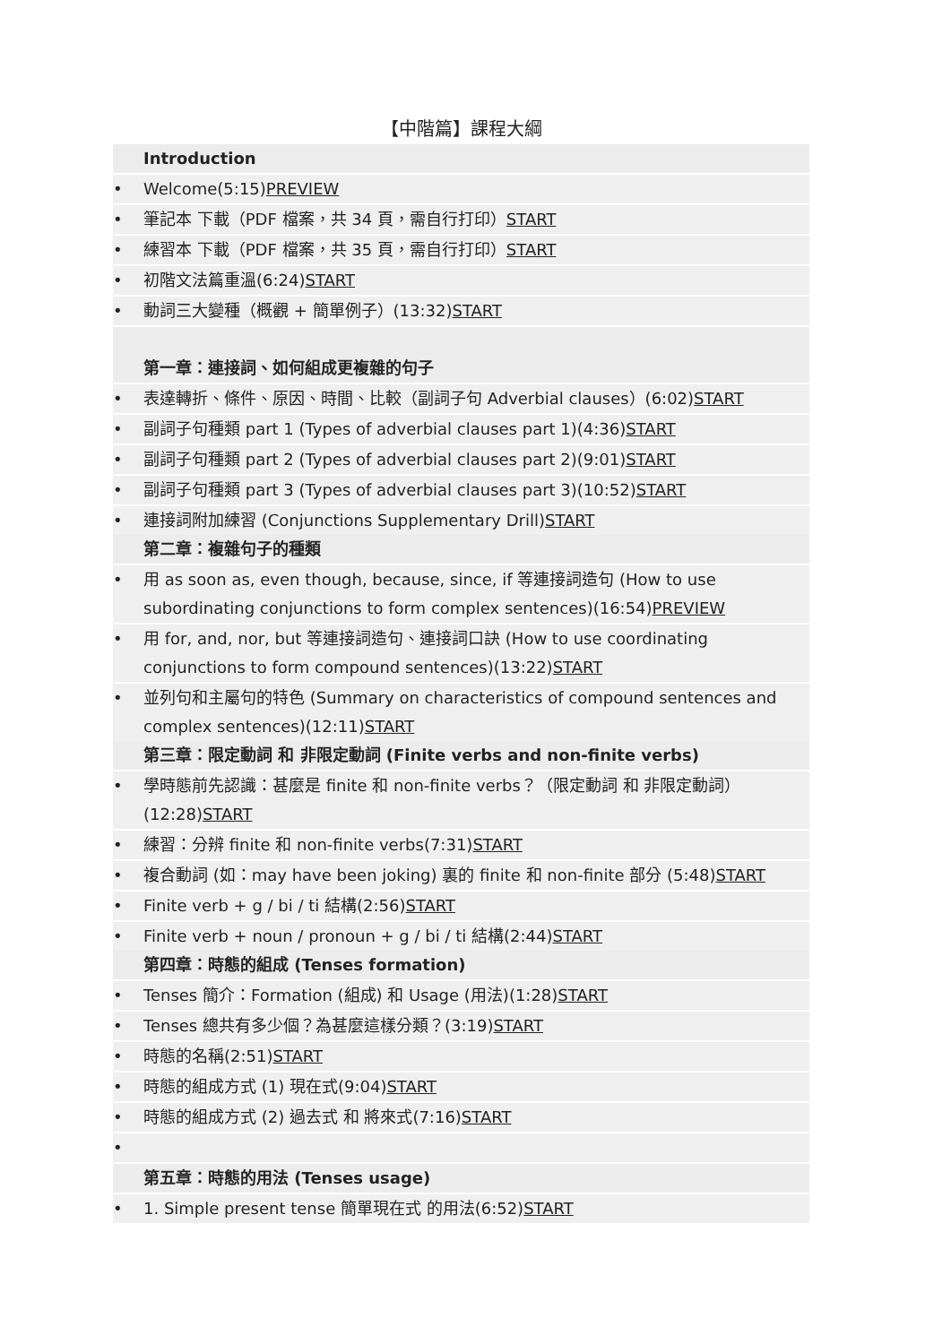【中階篇】課程大綱
Introduction
• Welcome(5:15)PREVIEW
• 筆記本 下載（PDF 檔案，共 34 頁，需自行打印）START
• 練習本 下載（PDF 檔案，共 35 頁，需自行打印）START
• 初階文法篇重溫(6:24)START
• 動詞三大變種（概觀 + 簡單例子）(13:32)START
第一章：連接詞、如何組成更複雜的句子
• 表達轉折、條件、原因、時間、比較（副詞子句 Adverbial clauses）(6:02)START
• 副詞子句種類 part 1 (Types of adverbial clauses part 1)(4:36)START
• 副詞子句種類 part 2 (Types of adverbial clauses part 2)(9:01)START
• 副詞子句種類 part 3 (Types of adverbial clauses part 3)(10:52)START
• 連接詞附加練習 (Conjunctions Supplementary Drill)START
第二章：複雜句子的種類
• 用 as soon as, even though, because, since, if 等連接詞造句 (How to use subordinating conjunctions to form complex sentences)(16:54)PREVIEW
• 用 for, and, nor, but 等連接詞造句、連接詞口訣 (How to use coordinating conjunctions to form compound sentences)(13:22)START
• 並列句和主屬句的特色 (Summary on characteristics of compound sentences and complex sentences)(12:11)START
第三章：限定動詞 和 非限定動詞 (Finite verbs and non-finite verbs)
• 學時態前先認識：甚麼是 finite 和 non-finite verbs？（限定動詞 和 非限定動詞）(12:28)START
• 練習：分辨 finite 和 non-finite verbs(7:31)START
• 複合動詞 (如：may have been joking) 裏的 finite 和 non-finite 部分 (5:48)START
• Finite verb + g / bi / ti 結構(2:56)START
• Finite verb + noun / pronoun + g / bi / ti 結構(2:44)START
第四章：時態的組成 (Tenses formation)
• Tenses 簡介：Formation (組成) 和 Usage (用法)(1:28)START
• Tenses 總共有多少個？為甚麼這樣分類？(3:19)START
• 時態的名稱(2:51)START
• 時態的組成方式 (1) 現在式(9:04)START
• 時態的組成方式 (2) 過去式 和 將來式(7:16)START
•
第五章：時態的用法 (Tenses usage)
• 1. Simple present tense 簡單現在式 的用法(6:52)START